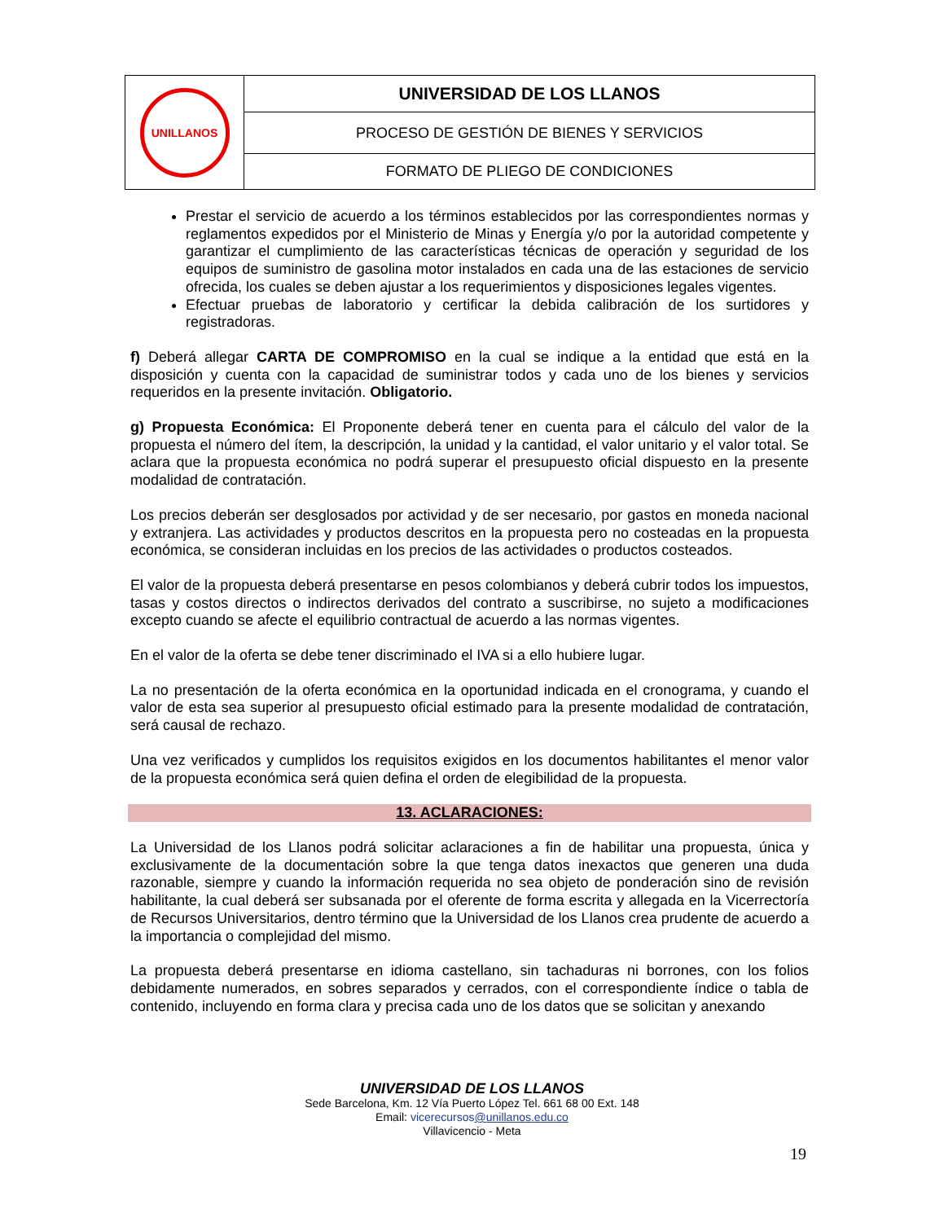| UNILLANOS | UNIVERSIDAD DE LOS LLANOS |
| | PROCESO DE GESTIÓN DE BIENES Y SERVICIOS |
| | FORMATO DE PLIEGO DE CONDICIONES |
Prestar el servicio de acuerdo a los términos establecidos por las correspondientes normas y reglamentos expedidos por el Ministerio de Minas y Energía y/o por la autoridad competente y garantizar el cumplimiento de las características técnicas de operación y seguridad de los equipos de suministro de gasolina motor instalados en cada una de las estaciones de servicio ofrecida, los cuales se deben ajustar a los requerimientos y disposiciones legales vigentes.
Efectuar pruebas de laboratorio y certificar la debida calibración de los surtidores y registradoras.
f) Deberá allegar CARTA DE COMPROMISO en la cual se indique a la entidad que está en la disposición y cuenta con la capacidad de suministrar todos y cada uno de los bienes y servicios requeridos en la presente invitación. Obligatorio.
g) Propuesta Económica: El Proponente deberá tener en cuenta para el cálculo del valor de la propuesta el número del ítem, la descripción, la unidad y la cantidad, el valor unitario y el valor total. Se aclara que la propuesta económica no podrá superar el presupuesto oficial dispuesto en la presente modalidad de contratación.
Los precios deberán ser desglosados por actividad y de ser necesario, por gastos en moneda nacional y extranjera. Las actividades y productos descritos en la propuesta pero no costeadas en la propuesta económica, se consideran incluidas en los precios de las actividades o productos costeados.
El valor de la propuesta deberá presentarse en pesos colombianos y deberá cubrir todos los impuestos, tasas y costos directos o indirectos derivados del contrato a suscribirse, no sujeto a modificaciones excepto cuando se afecte el equilibrio contractual de acuerdo a las normas vigentes.
En el valor de la oferta se debe tener discriminado el IVA si a ello hubiere lugar.
La no presentación de la oferta económica en la oportunidad indicada en el cronograma, y cuando el valor de esta sea superior al presupuesto oficial estimado para la presente modalidad de contratación, será causal de rechazo.
Una vez verificados y cumplidos los requisitos exigidos en los documentos habilitantes el menor valor de la propuesta económica será quien defina el orden de elegibilidad de la propuesta.
13. ACLARACIONES:
La Universidad de los Llanos podrá solicitar aclaraciones a fin de habilitar una propuesta, única y exclusivamente de la documentación sobre la que tenga datos inexactos que generen una duda razonable, siempre y cuando la información requerida no sea objeto de ponderación sino de revisión habilitante, la cual deberá ser subsanada por el oferente de forma escrita y allegada en la Vicerrectoría de Recursos Universitarios, dentro término que la Universidad de los Llanos crea prudente de acuerdo a la importancia o complejidad del mismo.
La propuesta deberá presentarse en idioma castellano, sin tachaduras ni borrones, con los folios debidamente numerados, en sobres separados y cerrados, con el correspondiente índice o tabla de contenido, incluyendo en forma clara y precisa cada uno de los datos que se solicitan y anexando
UNIVERSIDAD DE LOS LLANOS
Sede Barcelona, Km. 12 Vía Puerto López Tel. 661 68 00 Ext. 148
Email: vicerecursos@unillanos.edu.co
Villavicencio - Meta
19